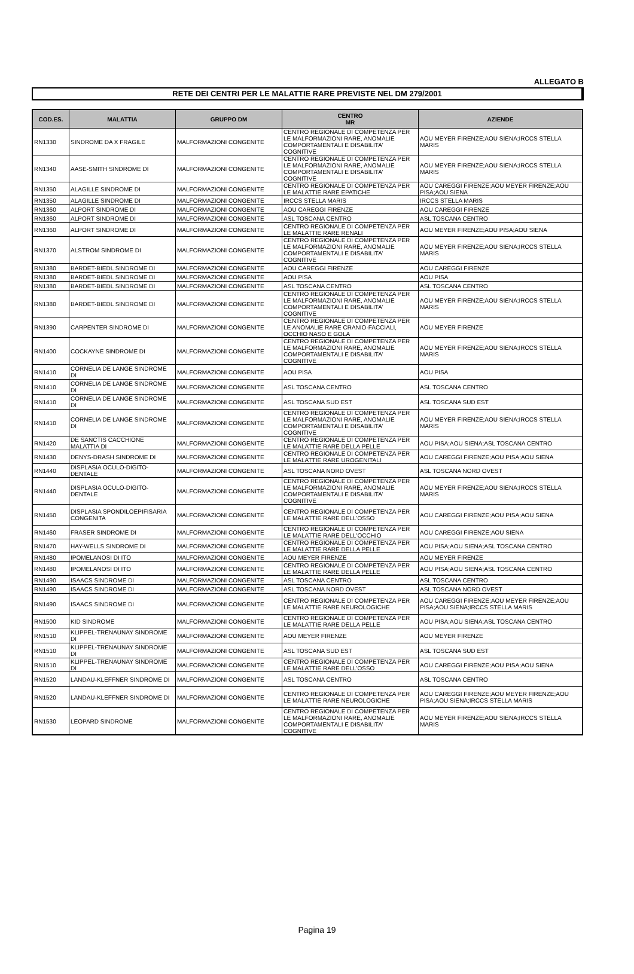ALLEGATO B
RETE DEI CENTRI PER LE MALATTIE RARE PREVISTE NEL DM 279/2001
| COD.ES. | MALATTIA | GRUPPO DM | CENTRO MR | AZIENDE |
| --- | --- | --- | --- | --- |
| RN1330 | SINDROME DA X FRAGILE | MALFORMAZIONI CONGENITE | CENTRO REGIONALE DI COMPETENZA PER LE MALFORMAZIONI RARE, ANOMALIE COMPORTAMENTALI E DISABILITA' COGNITIVE | AOU MEYER FIRENZE;AOU SIENA;IRCCS STELLA MARIS |
| RN1340 | AASE-SMITH SINDROME DI | MALFORMAZIONI CONGENITE | CENTRO REGIONALE DI COMPETENZA PER LE MALFORMAZIONI RARE, ANOMALIE COMPORTAMENTALI E DISABILITA' COGNITIVE | AOU MEYER FIRENZE;AOU SIENA;IRCCS STELLA MARIS |
| RN1350 | ALAGILLE SINDROME DI | MALFORMAZIONI CONGENITE | CENTRO REGIONALE DI COMPETENZA PER LE MALATTIE RARE EPATICHE | AOU CAREGGI FIRENZE;AOU MEYER FIRENZE;AOU PISA;AOU SIENA |
| RN1350 | ALAGILLE SINDROME DI | MALFORMAZIONI CONGENITE | IRCCS STELLA MARIS | IRCCS STELLA MARIS |
| RN1360 | ALPORT SINDROME DI | MALFORMAZIONI CONGENITE | AOU CAREGGI FIRENZE | AOU CAREGGI FIRENZE |
| RN1360 | ALPORT SINDROME DI | MALFORMAZIONI CONGENITE | ASL TOSCANA CENTRO | ASL TOSCANA CENTRO |
| RN1360 | ALPORT SINDROME DI | MALFORMAZIONI CONGENITE | CENTRO REGIONALE DI COMPETENZA PER LE MALATTIE RARE RENALI | AOU MEYER FIRENZE;AOU PISA;AOU SIENA |
| RN1370 | ALSTROM SINDROME DI | MALFORMAZIONI CONGENITE | CENTRO REGIONALE DI COMPETENZA PER LE MALFORMAZIONI RARE, ANOMALIE COMPORTAMENTALI E DISABILITA' COGNITIVE | AOU MEYER FIRENZE;AOU SIENA;IRCCS STELLA MARIS |
| RN1380 | BARDET-BIEDL SINDROME DI | MALFORMAZIONI CONGENITE | AOU CAREGGI FIRENZE | AOU CAREGGI FIRENZE |
| RN1380 | BARDET-BIEDL SINDROME DI | MALFORMAZIONI CONGENITE | AOU PISA | AOU PISA |
| RN1380 | BARDET-BIEDL SINDROME DI | MALFORMAZIONI CONGENITE | ASL TOSCANA CENTRO | ASL TOSCANA CENTRO |
| RN1380 | BARDET-BIEDL SINDROME DI | MALFORMAZIONI CONGENITE | CENTRO REGIONALE DI COMPETENZA PER LE MALFORMAZIONI RARE, ANOMALIE COMPORTAMENTALI E DISABILITA' COGNITIVE | AOU MEYER FIRENZE;AOU SIENA;IRCCS STELLA MARIS |
| RN1390 | CARPENTER SINDROME DI | MALFORMAZIONI CONGENITE | CENTRO REGIONALE DI COMPETENZA PER LE ANOMALIE RARE CRANIO-FACCIALI, OCCHIO NASO E GOLA | AOU MEYER FIRENZE |
| RN1400 | COCKAYNE SINDROME DI | MALFORMAZIONI CONGENITE | CENTRO REGIONALE DI COMPETENZA PER LE MALFORMAZIONI RARE, ANOMALIE COMPORTAMENTALI E DISABILITA' COGNITIVE | AOU MEYER FIRENZE;AOU SIENA;IRCCS STELLA MARIS |
| RN1410 | CORNELIA DE LANGE SINDROME DI | MALFORMAZIONI CONGENITE | AOU PISA | AOU PISA |
| RN1410 | CORNELIA DE LANGE SINDROME DI | MALFORMAZIONI CONGENITE | ASL TOSCANA CENTRO | ASL TOSCANA CENTRO |
| RN1410 | CORNELIA DE LANGE SINDROME DI | MALFORMAZIONI CONGENITE | ASL TOSCANA SUD EST | ASL TOSCANA SUD EST |
| RN1410 | CORNELIA DE LANGE SINDROME DI | MALFORMAZIONI CONGENITE | CENTRO REGIONALE DI COMPETENZA PER LE MALFORMAZIONI RARE, ANOMALIE COMPORTAMENTALI E DISABILITA' COGNITIVE | AOU MEYER FIRENZE;AOU SIENA;IRCCS STELLA MARIS |
| RN1420 | DE SANCTIS CACCHIONE MALATTIA DI | MALFORMAZIONI CONGENITE | CENTRO REGIONALE DI COMPETENZA PER LE MALATTIE RARE DELLA PELLE | AOU PISA;AOU SIENA;ASL TOSCANA CENTRO |
| RN1430 | DENYS-DRASH SINDROME DI | MALFORMAZIONI CONGENITE | CENTRO REGIONALE DI COMPETENZA PER LE MALATTIE RARE UROGENITALI | AOU CAREGGI FIRENZE;AOU PISA;AOU SIENA |
| RN1440 | DISPLASIA OCULO-DIGITO-DENTALE | MALFORMAZIONI CONGENITE | ASL TOSCANA NORD OVEST | ASL TOSCANA NORD OVEST |
| RN1440 | DISPLASIA OCULO-DIGITO-DENTALE | MALFORMAZIONI CONGENITE | CENTRO REGIONALE DI COMPETENZA PER LE MALFORMAZIONI RARE, ANOMALIE COMPORTAMENTALI E DISABILITA' COGNITIVE | AOU MEYER FIRENZE;AOU SIENA;IRCCS STELLA MARIS |
| RN1450 | DISPLASIA SPONDILOEPIFISARIA CONGENITA | MALFORMAZIONI CONGENITE | CENTRO REGIONALE DI COMPETENZA PER LE MALATTIE RARE DELL'OSSO | AOU CAREGGI FIRENZE;AOU PISA;AOU SIENA |
| RN1460 | FRASER SINDROME DI | MALFORMAZIONI CONGENITE | CENTRO REGIONALE DI COMPETENZA PER LE MALATTIE RARE DELL'OCCHIO | AOU CAREGGI FIRENZE;AOU SIENA |
| RN1470 | HAY-WELLS SINDROME DI | MALFORMAZIONI CONGENITE | CENTRO REGIONALE DI COMPETENZA PER LE MALATTIE RARE DELLA PELLE | AOU PISA;AOU SIENA;ASL TOSCANA CENTRO |
| RN1480 | IPOMELANOSI DI ITO | MALFORMAZIONI CONGENITE | AOU MEYER FIRENZE | AOU MEYER FIRENZE |
| RN1480 | IPOMELANOSI DI ITO | MALFORMAZIONI CONGENITE | CENTRO REGIONALE DI COMPETENZA PER LE MALATTIE RARE DELLA PELLE | AOU PISA;AOU SIENA;ASL TOSCANA CENTRO |
| RN1490 | ISAACS SINDROME DI | MALFORMAZIONI CONGENITE | ASL TOSCANA CENTRO | ASL TOSCANA CENTRO |
| RN1490 | ISAACS SINDROME DI | MALFORMAZIONI CONGENITE | ASL TOSCANA NORD OVEST | ASL TOSCANA NORD OVEST |
| RN1490 | ISAACS SINDROME DI | MALFORMAZIONI CONGENITE | CENTRO REGIONALE DI COMPETENZA PER LE MALATTIE RARE NEUROLOGICHE | AOU CAREGGI FIRENZE;AOU MEYER FIRENZE;AOU PISA;AOU SIENA;IRCCS STELLA MARIS |
| RN1500 | KID SINDROME | MALFORMAZIONI CONGENITE | CENTRO REGIONALE DI COMPETENZA PER LE MALATTIE RARE DELLA PELLE | AOU PISA;AOU SIENA;ASL TOSCANA CENTRO |
| RN1510 | KLIPPEL-TRENAUNAY SINDROME DI | MALFORMAZIONI CONGENITE | AOU MEYER FIRENZE | AOU MEYER FIRENZE |
| RN1510 | KLIPPEL-TRENAUNAY SINDROME DI | MALFORMAZIONI CONGENITE | ASL TOSCANA SUD EST | ASL TOSCANA SUD EST |
| RN1510 | KLIPPEL-TRENAUNAY SINDROME DI | MALFORMAZIONI CONGENITE | CENTRO REGIONALE DI COMPETENZA PER LE MALATTIE RARE DELL'OSSO | AOU CAREGGI FIRENZE;AOU PISA;AOU SIENA |
| RN1520 | LANDAU-KLEFFNER SINDROME DI | MALFORMAZIONI CONGENITE | ASL TOSCANA CENTRO | ASL TOSCANA CENTRO |
| RN1520 | LANDAU-KLEFFNER SINDROME DI | MALFORMAZIONI CONGENITE | CENTRO REGIONALE DI COMPETENZA PER LE MALATTIE RARE NEUROLOGICHE | AOU CAREGGI FIRENZE;AOU MEYER FIRENZE;AOU PISA;AOU SIENA;IRCCS STELLA MARIS |
| RN1530 | LEOPARD SINDROME | MALFORMAZIONI CONGENITE | CENTRO REGIONALE DI COMPETENZA PER LE MALFORMAZIONI RARE, ANOMALIE COMPORTAMENTALI E DISABILITA' COGNITIVE | AOU MEYER FIRENZE;AOU SIENA;IRCCS STELLA MARIS |
Pagina 19